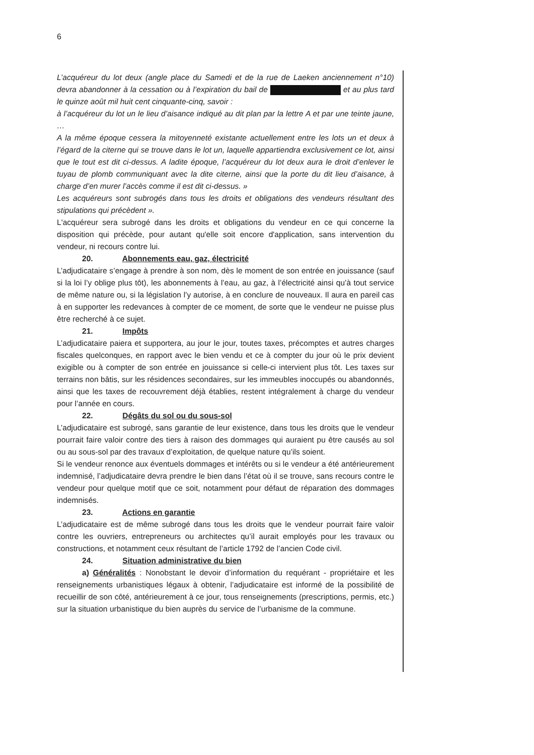6
L’acquéreur du lot deux (angle place du Samedi et de la rue de Laeken anciennement n°10) devra abandonner à la cessation ou à l’expiration du bail de et au plus tard le quinze août mil huit cent cinquante-cinq, savoir :
à l’acquéreur du lot un le lieu d’aisance indiqué au dit plan par la lettre A et par une teinte jaune, …
A la même époque cessera la mitoyenneté existante actuellement entre les lots un et deux à l’égard de la citerne qui se trouve dans le lot un, laquelle appartiendra exclusivement ce lot, ainsi que le tout est dit ci-dessus. A ladite époque, l’acquéreur du lot deux aura le droit d’enlever le tuyau de plomb communiquant avec la dite citerne, ainsi que la porte du dit lieu d’aisance, à charge d’en murer l’accès comme il est dit ci-dessus. »
Les acquéreurs sont subrogés dans tous les droits et obligations des vendeurs résultant des stipulations qui précèdent ».
L'acquéreur sera subrogé dans les droits et obligations du vendeur en ce qui concerne la disposition qui précède, pour autant qu'elle soit encore d'application, sans intervention du vendeur, ni recours contre lui.
20. Abonnements eau, gaz, électricité
L’adjudicataire s’engage à prendre à son nom, dès le moment de son entrée en jouissance (sauf si la loi l’y oblige plus tôt), les abonnements à l’eau, au gaz, à l’électricité ainsi qu’à tout service de même nature ou, si la législation l’y autorise, à en conclure de nouveaux. Il aura en pareil cas à en supporter les redevances à compter de ce moment, de sorte que le vendeur ne puisse plus être recherché à ce sujet.
21. Impôts
L’adjudicataire paiera et supportera, au jour le jour, toutes taxes, précomptes et autres charges fiscales quelconques, en rapport avec le bien vendu et ce à compter du jour où le prix devient exigible ou à compter de son entrée en jouissance si celle-ci intervient plus tôt. Les taxes sur terrains non bâtis, sur les résidences secondaires, sur les immeubles inoccupés ou abandonnés, ainsi que les taxes de recouvrement déjà établies, restent intégralement à charge du vendeur pour l’année en cours.
22. Dégâts du sol ou du sous-sol
L’adjudicataire est subrogé, sans garantie de leur existence, dans tous les droits que le vendeur pourrait faire valoir contre des tiers à raison des dommages qui auraient pu être causés au sol ou au sous-sol par des travaux d’exploitation, de quelque nature qu’ils soient.
Si le vendeur renonce aux éventuels dommages et intérêts ou si le vendeur a été antérieurement indemnisé, l’adjudicataire devra prendre le bien dans l’état où il se trouve, sans recours contre le vendeur pour quelque motif que ce soit, notamment pour défaut de réparation des dommages indemnisés.
23. Actions en garantie
L’adjudicataire est de même subrogé dans tous les droits que le vendeur pourrait faire valoir contre les ouvriers, entrepreneurs ou architectes qu’il aurait employés pour les travaux ou constructions, et notamment ceux résultant de l’article 1792 de l’ancien Code civil.
24. Situation administrative du bien
a) Généralités : Nonobstant le devoir d’information du requérant - propriétaire et les renseignements urbanistiques légaux à obtenir, l’adjudicataire est informé de la possibilité de recueillir de son côté, antérieurement à ce jour, tous renseignements (prescriptions, permis, etc.) sur la situation urbanistique du bien auprès du service de l’urbanisme de la commune.